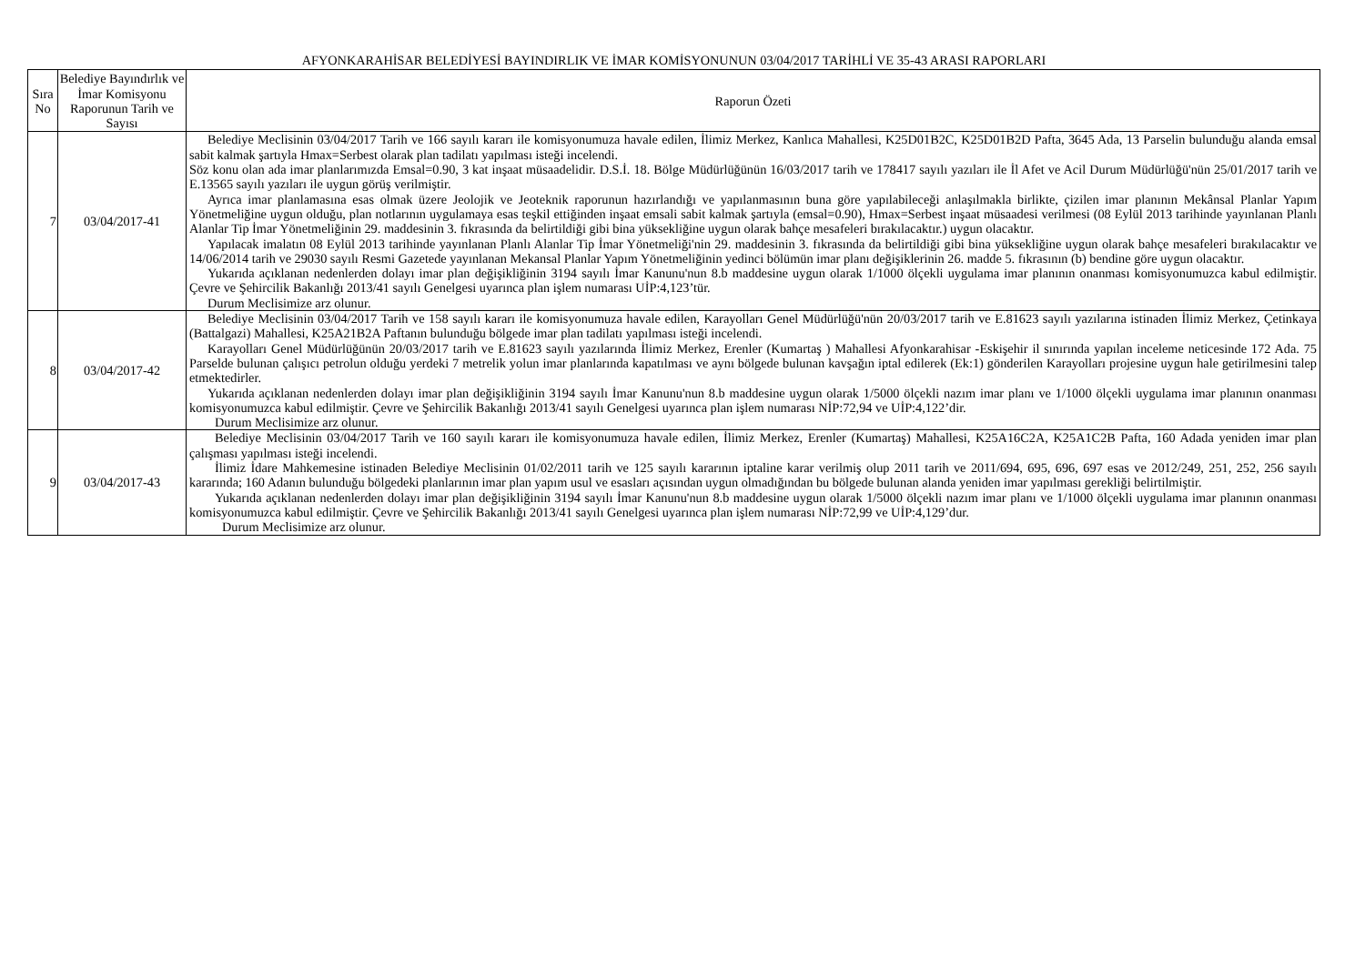AFYONKARAHİSAR BELEDİYESİ BAYINDIRLIK VE İMAR KOMİSYONUNUN 03/04/2017 TARİHLİ VE 35-43 ARASI RAPORLARI
| Sıra No | Belediye Bayındırlık ve İmar Komisyonu Raporunun Tarih ve Sayısı | Raporun Özeti |
| --- | --- | --- |
| 7 | 03/04/2017-41 | Belediye Meclisinin 03/04/2017 Tarih ve 166 sayılı kararı ile komisyonumuza havale edilen, İlimiz Merkez, Kanlıca Mahallesi, K25D01B2C, K25D01B2D Pafta, 3645 Ada, 13 Parselin bulunduğu alanda emsal sabit kalmak şartıyla Hmax=Serbest olarak plan tadilatı yapılması isteği incelendi. Söz konu olan ada imar planlarımızda Emsal=0.90, 3 kat inşaat müsaadelidir. D.S.İ. 18. Bölge Müdürlüğünün 16/03/2017 tarih ve 178417 sayılı yazıları ile İl Afet ve Acil Durum Müdürlüğü'nün 25/01/2017 tarih ve E.13565 sayılı yazıları ile uygun görüş verilmiştir. Ayrıca imar planlamasına esas olmak üzere Jeolojik ve Jeoteknik raporunun hazırlandığı ve yapılanmasının buna göre yapılabileceği anlaşılmakla birlikte, çizilen imar planının Mekânsal Planlar Yapım Yönetmeliğine uygun olduğu, plan notlarının uygulamaya esas teşkil ettiğinden inşaat emsali sabit kalmak şartıyla (emsal=0.90), Hmax=Serbest inşaat müsaadesi verilmesi (08 Eylül 2013 tarihinde yayınlanan Planlı Alanlar Tip İmar Yönetmeliğinin 29. maddesinin 3. fıkrasında da belirtildiği gibi bina yüksekliğine uygun olarak bahçe mesafeleri bırakılacaktır.) uygun olacaktır. Yapılacak imalatın 08 Eylül 2013 tarihinde yayınlanan Planlı Alanlar Tip İmar Yönetmeliği'nin 29. maddesinin 3. fıkrasında da belirtildiği gibi bina yüksekliğine uygun olarak bahçe mesafeleri bırakılacaktır ve 14/06/2014 tarih ve 29030 sayılı Resmi Gazetede yayınlanan Mekansal Planlar Yapım Yönetmeliğinin yedinci bölümün imar planı değişiklerinin 26. madde 5. fıkrasının (b) bendine göre uygun olacaktır. Yukarıda açıklanan nedenlerden dolayı imar plan değişikliğinin 3194 sayılı İmar Kanunu'nun 8.b maddesine uygun olarak 1/1000 ölçekli uygulama imar planının onanması komisyonumuzca kabul edilmiştir. Çevre ve Şehircilik Bakanlığı 2013/41 sayılı Genelgesi uyarınca plan işlem numarası UİP:4,123’tür. Durum Meclisimize arz olunur. |
| 8 | 03/04/2017-42 | Belediye Meclisinin 03/04/2017 Tarih ve 158 sayılı kararı ile komisyonumuza havale edilen, Karayolları Genel Müdürlüğü'nün 20/03/2017 tarih ve E.81623 sayılı yazılarına istinaden İlimiz Merkez, Çetinkaya (Battalgazi) Mahallesi, K25A21B2A Paftanın bulunduğu bölgede imar plan tadilatı yapılması isteği incelendi. Karayolları Genel Müdürlüğünün 20/03/2017 tarih ve E.81623 sayılı yazılarında İlimiz Merkez, Erenler (Kumartaş ) Mahallesi Afyonkarahisar -Eskişehir il sınırında yapılan inceleme neticesinde 172 Ada. 75 Parselde bulunan çalışıcı petrolun olduğu yerdeki 7 metrelik yolun imar planlarında kapatılması ve aynı bölgede bulunan kavşağın iptal edilerek (Ek:1) gönderilen Karayolları projesine uygun hale getirilmesini talep etmektedirler. Yukarıda açıklanan nedenlerden dolayı imar plan değişikliğinin 3194 sayılı İmar Kanunu'nun 8.b maddesine uygun olarak 1/5000 ölçekli nazım imar planı ve 1/1000 ölçekli uygulama imar planının onanması komisyonumuzca kabul edilmiştir. Çevre ve Şehircilik Bakanlığı 2013/41 sayılı Genelgesi uyarınca plan işlem numarası NİP:72,94 ve UİP:4,122’dir. Durum Meclisimize arz olunur. |
| 9 | 03/04/2017-43 | Belediye Meclisinin 03/04/2017 Tarih ve 160 sayılı kararı ile komisyonumuza havale edilen, İlimiz Merkez, Erenler (Kumartaş) Mahallesi, K25A16C2A, K25A1C2B Pafta, 160 Adada yeniden imar plan çalışması yapılması isteği incelendi. İlimiz İdare Mahkemesine istinaden Belediye Meclisinin 01/02/2011 tarih ve 125 sayılı kararının iptaline karar verilmiş olup 2011 tarih ve 2011/694, 695, 696, 697 esas ve 2012/249, 251, 252, 256 sayılı kararında; 160 Adanın bulunduğu bölgedeki planlarının imar plan yapım usul ve esasları açısından uygun olmadığından bu bölgede bulunan alanda yeniden imar yapılması gerekliği belirtilmiştir. Yukarıda açıklanan nedenlerden dolayı imar plan değişikliğinin 3194 sayılı İmar Kanunu'nun 8.b maddesine uygun olarak 1/5000 ölçekli nazım imar planı ve 1/1000 ölçekli uygulama imar planının onanması komisyonumuzca kabul edilmiştir. Çevre ve Şehircilik Bakanlığı 2013/41 sayılı Genelgesi uyarınca plan işlem numarası NİP:72,99 ve UİP:4,129’dur. Durum Meclisimize arz olunur. |